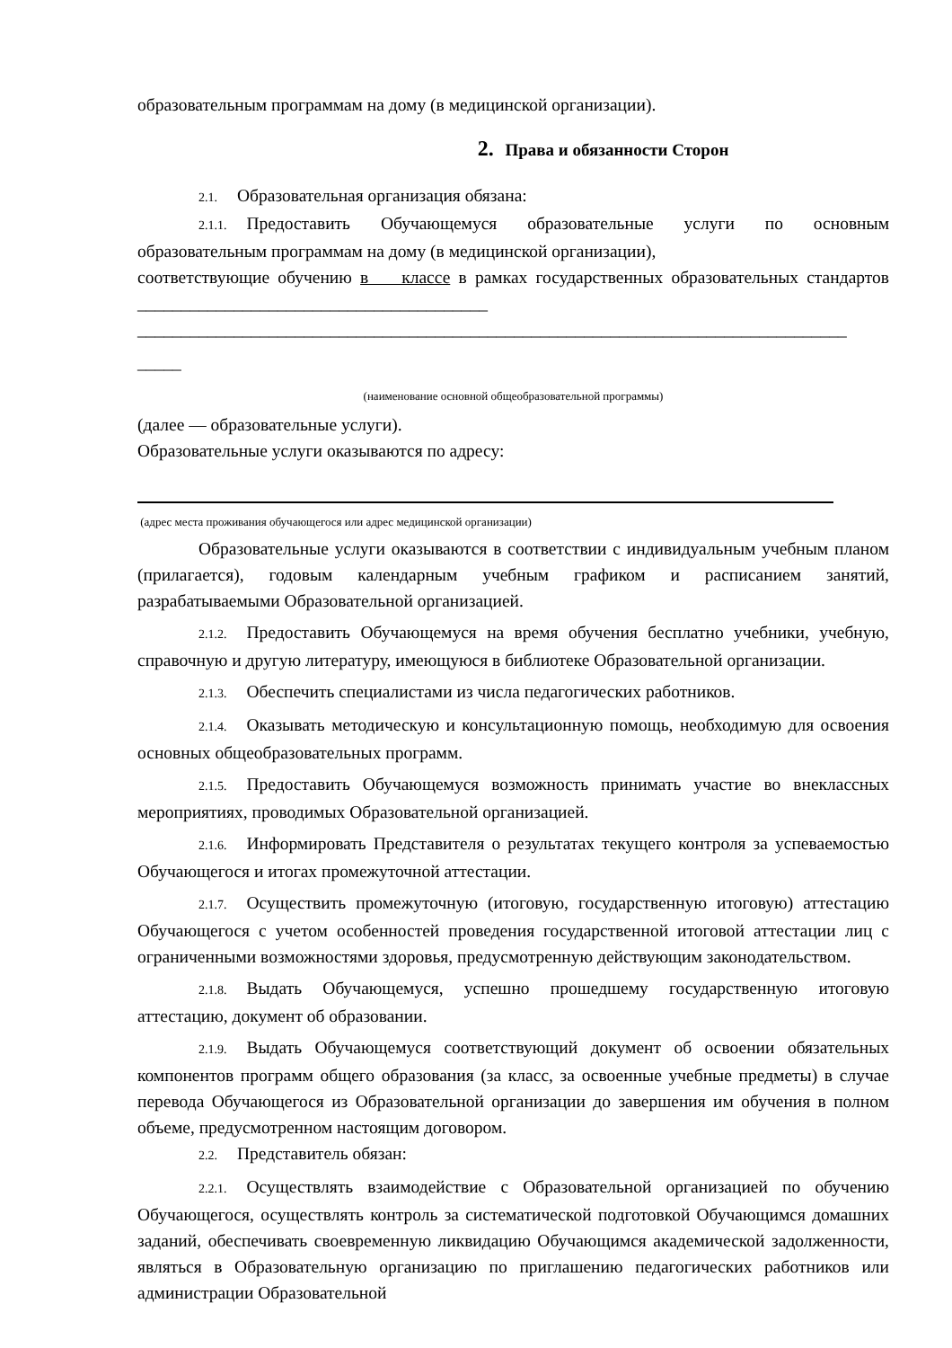образовательным программам на дому (в медицинской организации).
2. Права и обязанности Сторон
2.1. Образовательная организация обязана:
2.1.1. Предоставить Обучающемуся образовательные услуги по основным образовательным программам на дому (в медицинской организации),
соответствующие обучению в классе в рамках государственных образовательных стандартов ________________________________________
_________________________________________________________________________________
_____
(наименование основной общеобразовательной программы)
(далее — образовательные услуги).
Образовательные услуги оказываются по адресу:
(адрес места проживания обучающегося или адрес медицинской организации)
Образовательные услуги оказываются в соответствии с индивидуальным учебным планом (прилагается), годовым календарным учебным графиком и расписанием занятий, разрабатываемыми Образовательной организацией.
2.1.2. Предоставить Обучающемуся на время обучения бесплатно учебники, учебную, справочную и другую литературу, имеющуюся в библиотеке Образовательной организации.
2.1.3. Обеспечить специалистами из числа педагогических работников.
2.1.4. Оказывать методическую и консультационную помощь, необходимую для освоения основных общеобразовательных программ.
2.1.5. Предоставить Обучающемуся возможность принимать участие во внеклассных мероприятиях, проводимых Образовательной организацией.
2.1.6. Информировать Представителя о результатах текущего контроля за успеваемостью Обучающегося и итогах промежуточной аттестации.
2.1.7. Осуществить промежуточную (итоговую, государственную итоговую) аттестацию Обучающегося с учетом особенностей проведения государственной итоговой аттестации лиц с ограниченными возможностями здоровья, предусмотренную действующим законодательством.
2.1.8. Выдать Обучающемуся, успешно прошедшему государственную итоговую аттестацию, документ об образовании.
2.1.9. Выдать Обучающемуся соответствующий документ об освоении обязательных компонентов программ общего образования (за класс, за освоенные учебные предметы) в случае перевода Обучающегося из Образовательной организации до завершения им обучения в полном объеме, предусмотренном настоящим договором.
2.2. Представитель обязан:
2.2.1. Осуществлять взаимодействие с Образовательной организацией по обучению Обучающегося, осуществлять контроль за систематической подготовкой Обучающимся домашних заданий, обеспечивать своевременную ликвидацию Обучающимся академической задолженности, являться в Образовательную организацию по приглашению педагогических работников или администрации Образовательной